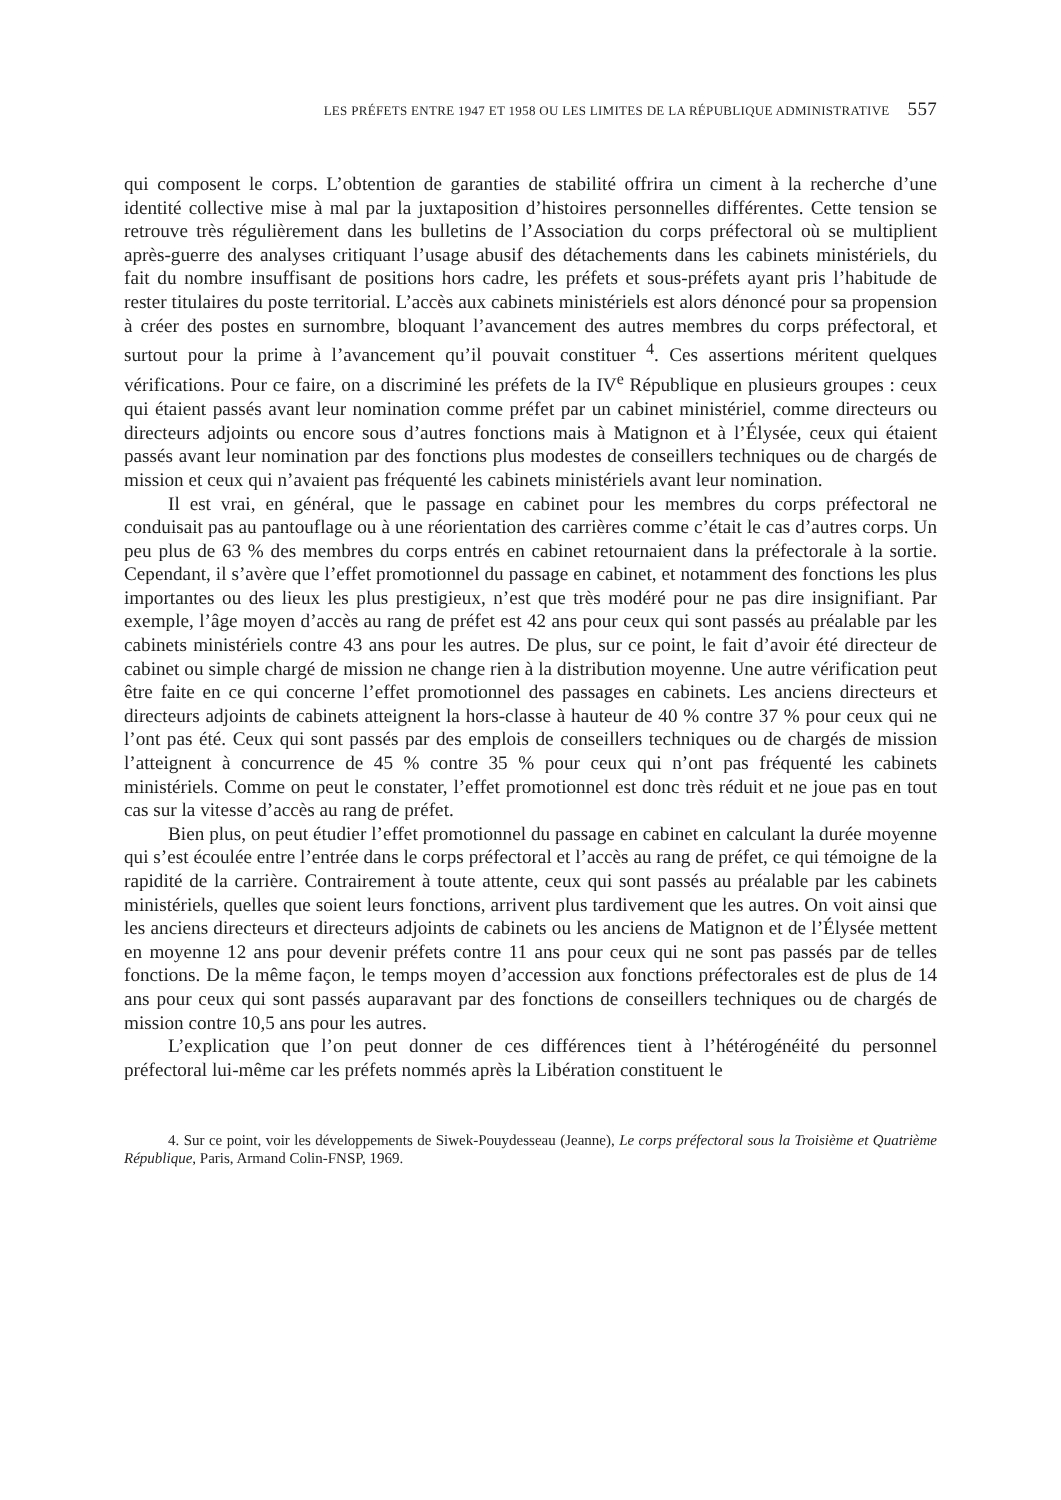LES PRÉFETS ENTRE 1947 ET 1958 OU LES LIMITES DE LA RÉPUBLIQUE ADMINISTRATIVE 557
qui composent le corps. L’obtention de garanties de stabilité offrira un ciment à la recherche d’une identité collective mise à mal par la juxtaposition d’histoires personnelles différentes. Cette tension se retrouve très régulièrement dans les bulletins de l’Association du corps préfectoral où se multiplient après-guerre des analyses critiquant l’usage abusif des détachements dans les cabinets ministériels, du fait du nombre insuffisant de positions hors cadre, les préfets et sous-préfets ayant pris l’habitude de rester titulaires du poste territorial. L’accès aux cabinets ministériels est alors dénoncé pour sa propension à créer des postes en surnombre, bloquant l’avancement des autres membres du corps préfectoral, et surtout pour la prime à l’avancement qu’il pouvait constituer <sup>4</sup>. Ces assertions méritent quelques vérifications. Pour ce faire, on a discriminé les préfets de la IV<sup>e</sup> République en plusieurs groupes : ceux qui étaient passés avant leur nomination comme préfet par un cabinet ministériel, comme directeurs ou directeurs adjoints ou encore sous d’autres fonctions mais à Matignon et à l’Élysée, ceux qui étaient passés avant leur nomination par des fonctions plus modestes de conseillers techniques ou de chargés de mission et ceux qui n’avaient pas fréquenté les cabinets ministériels avant leur nomination.
Il est vrai, en général, que le passage en cabinet pour les membres du corps préfectoral ne conduisait pas au pantouflage ou à une réorientation des carrières comme c’était le cas d’autres corps. Un peu plus de 63 % des membres du corps entrés en cabinet retournaient dans la préfectorale à la sortie. Cependant, il s’avère que l’effet promotionnel du passage en cabinet, et notamment des fonctions les plus importantes ou des lieux les plus prestigieux, n’est que très modéré pour ne pas dire insignifiant. Par exemple, l’âge moyen d’accès au rang de préfet est 42 ans pour ceux qui sont passés au préalable par les cabinets ministériels contre 43 ans pour les autres. De plus, sur ce point, le fait d’avoir été directeur de cabinet ou simple chargé de mission ne change rien à la distribution moyenne. Une autre vérification peut être faite en ce qui concerne l’effet promotionnel des passages en cabinets. Les anciens directeurs et directeurs adjoints de cabinets atteignent la hors-classe à hauteur de 40 % contre 37 % pour ceux qui ne l’ont pas été. Ceux qui sont passés par des emplois de conseillers techniques ou de chargés de mission l’atteignent à concurrence de 45 % contre 35 % pour ceux qui n’ont pas fréquenté les cabinets ministériels. Comme on peut le constater, l’effet promotionnel est donc très réduit et ne joue pas en tout cas sur la vitesse d’accès au rang de préfet.
Bien plus, on peut étudier l’effet promotionnel du passage en cabinet en calculant la durée moyenne qui s’est écoulée entre l’entrée dans le corps préfectoral et l’accès au rang de préfet, ce qui témoigne de la rapidité de la carrière. Contrairement à toute attente, ceux qui sont passés au préalable par les cabinets ministériels, quelles que soient leurs fonctions, arrivent plus tardivement que les autres. On voit ainsi que les anciens directeurs et directeurs adjoints de cabinets ou les anciens de Matignon et de l’Élysée mettent en moyenne 12 ans pour devenir préfets contre 11 ans pour ceux qui ne sont pas passés par de telles fonctions. De la même façon, le temps moyen d’accession aux fonctions préfectorales est de plus de 14 ans pour ceux qui sont passés auparavant par des fonctions de conseillers techniques ou de chargés de mission contre 10,5 ans pour les autres.
L’explication que l’on peut donner de ces différences tient à l’hétérogénéité du personnel préfectoral lui-même car les préfets nommés après la Libération constituent le
4. Sur ce point, voir les développements de Siwek-Pouydesseau (Jeanne), Le corps préfectoral sous la Troisième et Quatrième République, Paris, Armand Colin-FNSP, 1969.